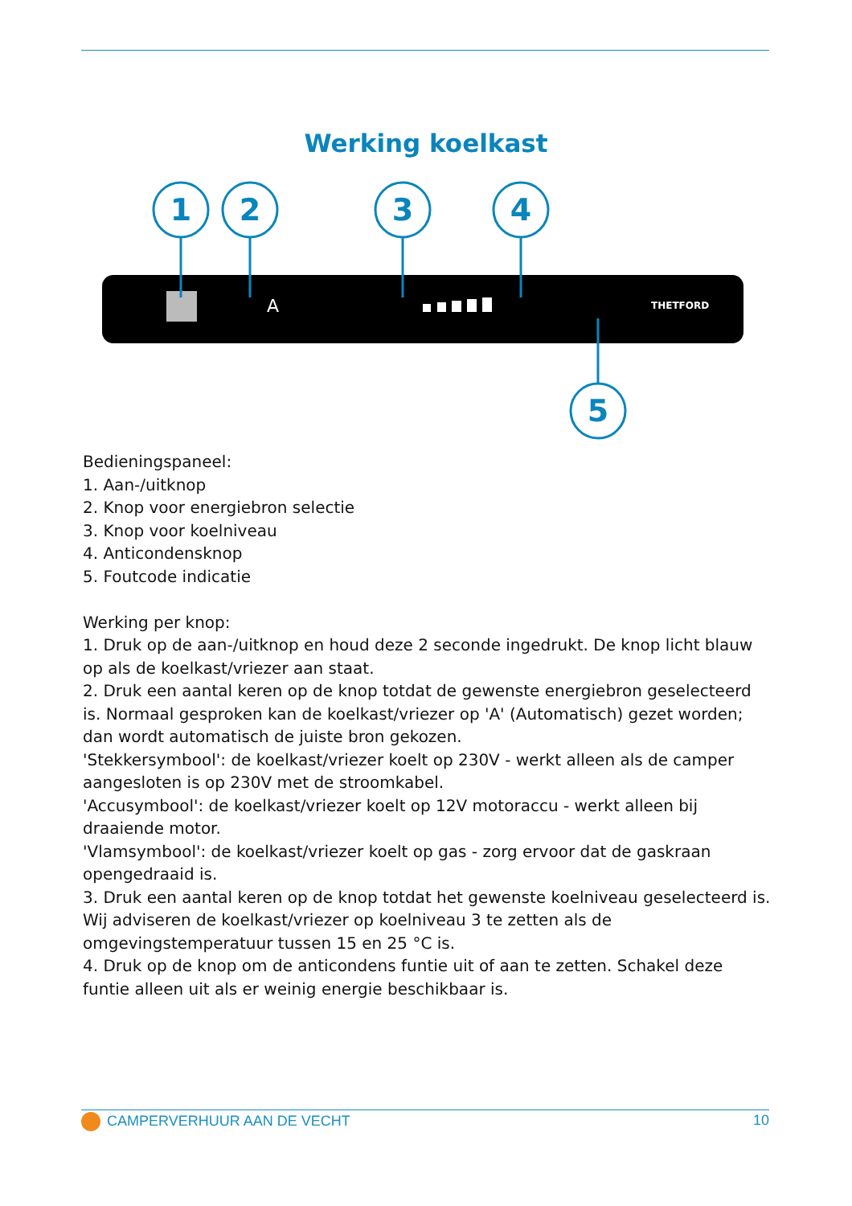Werking koelkast
1
2
3
4
5
A
THETFORD
Bedieningspaneel:
1. Aan-/uitknop
2. Knop voor energiebron selectie
3. Knop voor koelniveau
4. Anticondensknop
5. Foutcode indicatie
Werking per knop:
1. Druk op de aan-/uitknop en houd deze 2 seconde ingedrukt. De knop licht blauw op als de koelkast/vriezer aan staat.
2. Druk een aantal keren op de knop totdat de gewenste energiebron geselecteerd is. Normaal gesproken kan de koelkast/vriezer op 'A' (Automatisch) gezet worden; dan wordt automatisch de juiste bron gekozen.
'Stekkersymbool': de koelkast/vriezer koelt op 230V - werkt alleen als de camper aangesloten is op 230V met de stroomkabel.
'Accusymbool': de koelkast/vriezer koelt op 12V motoraccu - werkt alleen bij draaiende motor.
'Vlamsymbool': de koelkast/vriezer koelt op gas - zorg ervoor dat de gaskraan opengedraaid is.
3. Druk een aantal keren op de knop totdat het gewenste koelniveau geselecteerd is. Wij adviseren de koelkast/vriezer op koelniveau 3 te zetten als de omgevingstemperatuur tussen 15 en 25 °C is.
4. Druk op de knop om de anticondens funtie uit of aan te zetten. Schakel deze funtie alleen uit als er weinig energie beschikbaar is.
CAMPERVERHUUR AAN DE VECHT 10